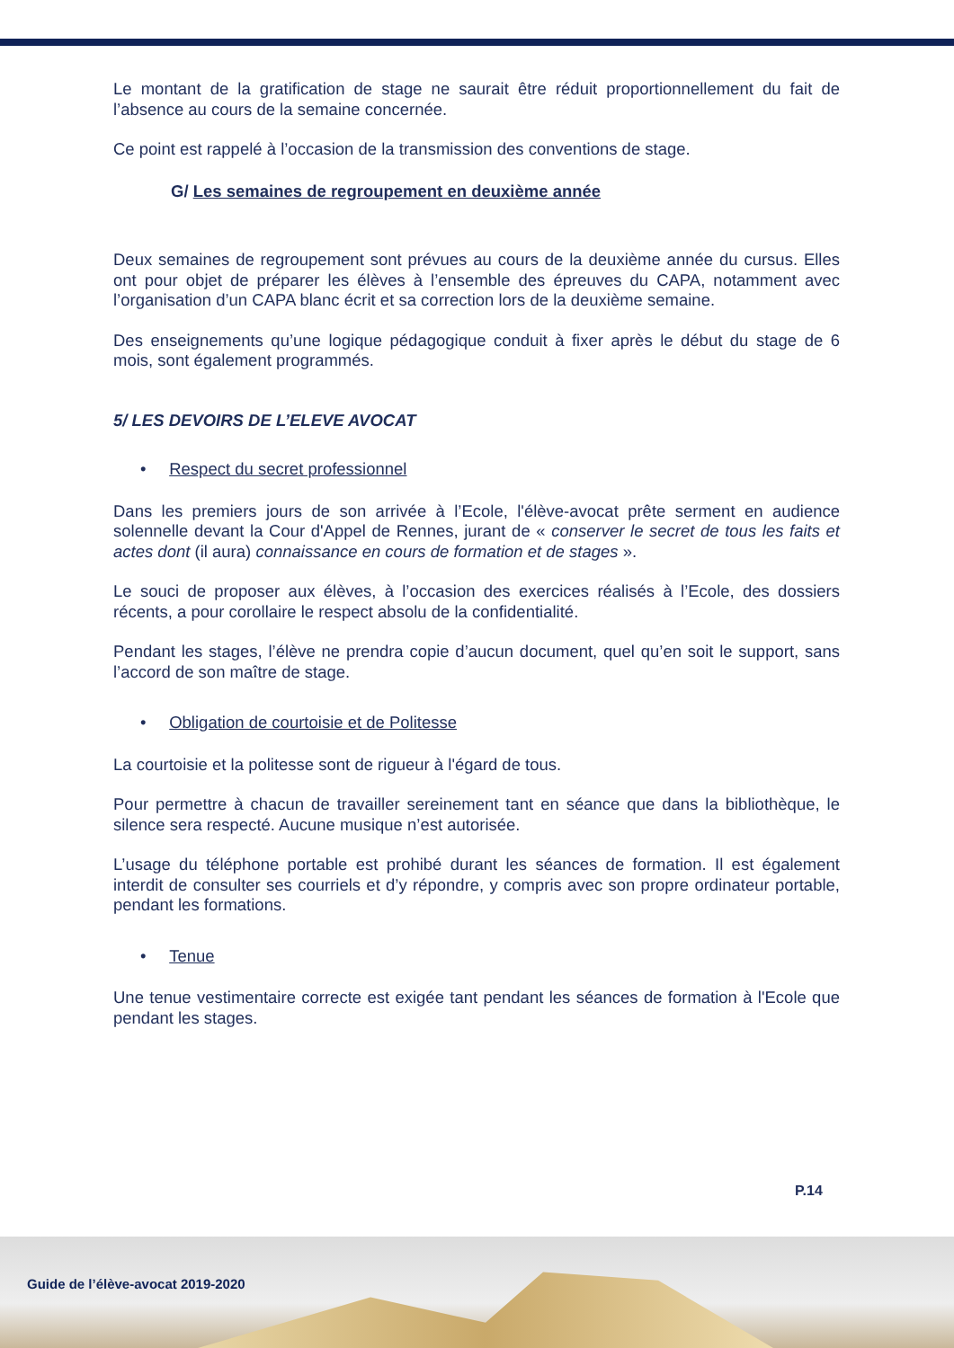Le montant de la gratification de stage ne saurait être réduit proportionnellement du fait de l’absence au cours de la semaine concernée.
Ce point est rappelé à l’occasion de la transmission des conventions de stage.
G/ Les semaines de regroupement en deuxième année
Deux semaines de regroupement sont prévues au cours de la deuxième année du cursus. Elles ont pour objet de préparer les élèves à l’ensemble des épreuves du CAPA, notamment avec l’organisation d’un CAPA blanc écrit et sa correction lors de la deuxième semaine.
Des enseignements qu’une logique pédagogique conduit à fixer après le début du stage de 6 mois, sont également programmés.
5/ LES DEVOIRS DE L’ELEVE AVOCAT
• Respect du secret professionnel
Dans les premiers jours de son arrivée à l’Ecole, l'élève-avocat prête serment en audience solennelle devant la Cour d'Appel de Rennes, jurant de « conserver le secret de tous les faits et actes dont (il aura) connaissance en cours de formation et de stages ».
Le souci de proposer aux élèves, à l’occasion des exercices réalisés à l’Ecole, des dossiers récents, a pour corollaire le respect absolu de la confidentialité.
Pendant les stages, l’élève ne prendra copie d’aucun document, quel qu’en soit le support, sans l’accord de son maître de stage.
• Obligation de courtoisie et de Politesse
La courtoisie et la politesse sont de rigueur à l'égard de tous.
Pour permettre à chacun de travailler sereinement tant en séance que dans la bibliothèque, le silence sera respecté. Aucune musique n’est autorisée.
L’usage du téléphone portable est prohibé durant les séances de formation. Il est également interdit de consulter ses courriels et d’y répondre, y compris avec son propre ordinateur portable, pendant les formations.
• Tenue
Une tenue vestimentaire correcte est exigée tant pendant les séances de formation à l'Ecole que pendant les stages.
P.14
Guide de l’élève-avocat 2019-2020